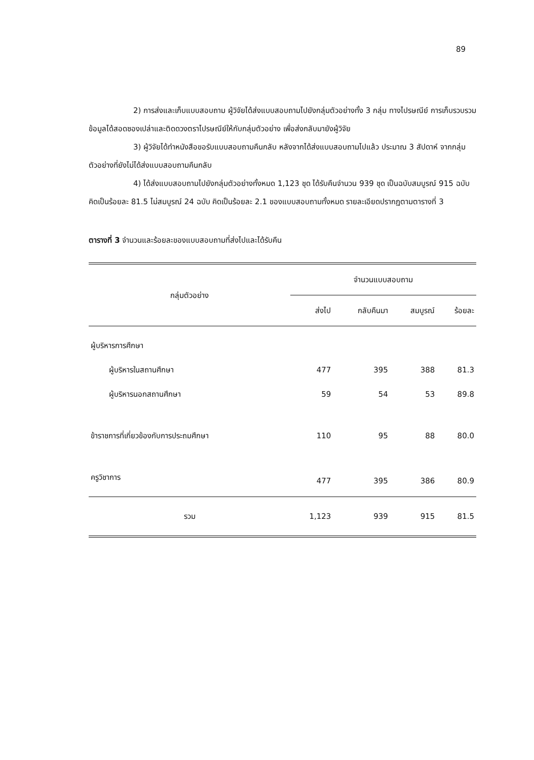89
2) การส่งและเก็บแบบสอบถาม ผู้วิจัยได้ส่งแบบสอบถามไปยังกลุ่มตัวอย่างทั้ง 3 กลุ่ม ทางไปรษณีย์ การเก็บรวบรวมข้อมูลได้สอดซองเปล่าและติดดวงตราไปรษณีย์ให้กับกลุ่มตัวอย่าง เพื่อส่งกลับมายังผู้วิจัย
3) ผู้วิจัยได้ทำหนังสือขอรับแบบสอบถามคืนกลับ หลังจากได้ส่งแบบสอบถามไปแล้ว ประมาณ 3 สัปดาห์ จากกลุ่มตัวอย่างที่ยังไม่ได้ส่งแบบสอบถามคืนกลับ
4) ได้ส่งแบบสอบถามไปยังกลุ่มตัวอย่างทั้งหมด 1,123 ชุด ได้รับคืนจำนวน 939 ชุด เป็นฉบับสมบูรณ์ 915 ฉบับ คิดเป็นร้อยละ 81.5 ไม่สมบูรณ์ 24 ฉบับ คิดเป็นร้อยละ 2.1 ของแบบสอบถามทั้งหมด รายละเอียดปรากฏตามตารางที่ 3
ตารางที่ 3 จำนวนและร้อยละของแบบสอบถามที่ส่งไปและได้รับคืน
| กลุ่มตัวอย่าง | จำนวนแบบสอบถาม | | | |
| --- | --- | --- | --- | --- |
| | ส่งไป | กลับคืนมา | สมบูรณ์ | ร้อยละ |
| ผู้บริหารการศึกษา | | | | |
| ผู้บริหารในสถานศึกษา | 477 | 395 | 388 | 81.3 |
| ผู้บริหารนอกสถานศึกษา | 59 | 54 | 53 | 89.8 |
| ข้าราชการที่เกี่ยวข้องกับการประถมศึกษา | 110 | 95 | 88 | 80.0 |
| ครูวิชาการ | 477 | 395 | 386 | 80.9 |
| รวม | 1,123 | 939 | 915 | 81.5 |